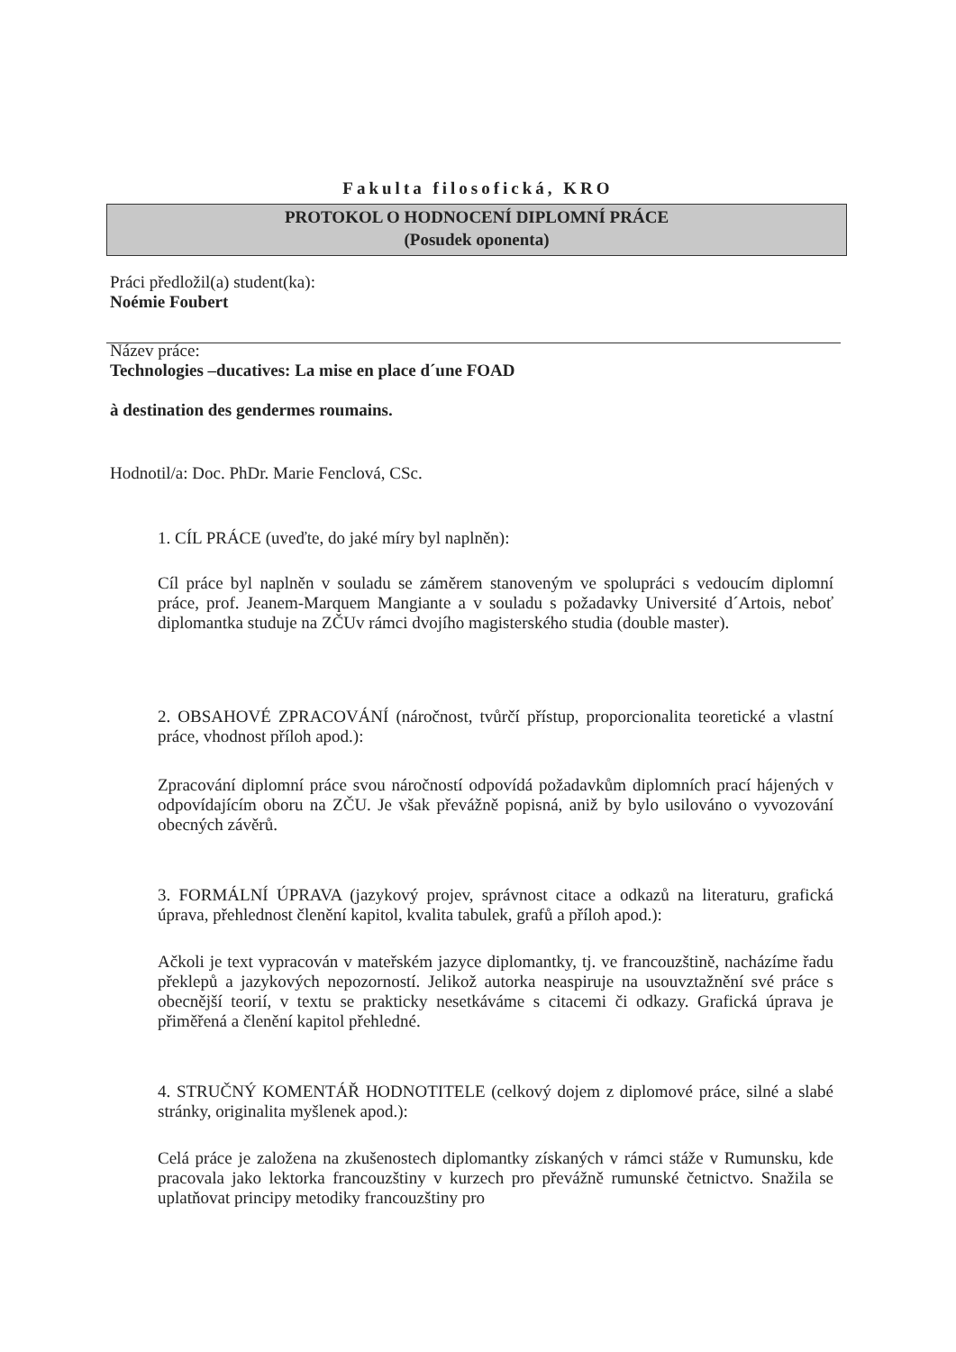Fakulta filosofická, KRO
PROTOKOL O HODNOCENÍ DIPLOMNÍ PRÁCE
(Posudek oponenta)
Práci předložil(a) student(ka):
Noémie Foubert
Název práce:
Technologies –ducatives: La mise en place d´une FOAD
à destination des gendermes roumains.
Hodnotil/a: Doc. PhDr. Marie Fenclová, CSc.
1. CÍL PRÁCE (uveďte, do jaké míry byl naplněn):
Cíl práce byl naplněn v souladu se záměrem stanoveným ve spolupráci s vedoucím diplomní práce, prof. Jeanem-Marquem Mangiante a v souladu s požadavky Université d´Artois, neboť diplomantka studuje na ZČUv rámci dvojího magisterského studia (double master).
2. OBSAHOVÉ ZPRACOVÁNÍ (náročnost, tvůrčí přístup, proporcionalita teoretické a vlastní práce, vhodnost příloh apod.):
Zpracování diplomní práce svou náročností odpovídá požadavkům diplomních prací hájených v odpovídajícím oboru na ZČU. Je však převážně popisná, aniž by bylo usilováno o vyvozování obecných závěrů.
3. FORMÁLNÍ ÚPRAVA (jazykový projev, správnost citace a odkazů na literaturu, grafická úprava, přehlednost členění kapitol, kvalita tabulek, grafů a příloh apod.):
Ačkoli je text vypracován v mateřském jazyce diplomantky, tj. ve francouzštině, nacházíme řadu překlepů a jazykových nepozorností. Jelikož autorka neaspiruje na usouvztažnění své práce s obecnější teorií, v textu se prakticky nesetkáváme s citacemi či odkazy. Grafická úprava je přiměřená a členění kapitol přehledné.
4. STRUČNÝ KOMENTÁŘ HODNOTITELE (celkový dojem z diplomové práce, silné a slabé stránky, originalita myšlenek apod.):
Celá práce je založena na zkušenostech diplomantky získaných v rámci stáže v Rumunsku, kde pracovala jako lektorka francouzštiny v kurzech pro převážně rumunské četnictvo. Snažila se uplatňovat principy metodiky francouzštiny pro